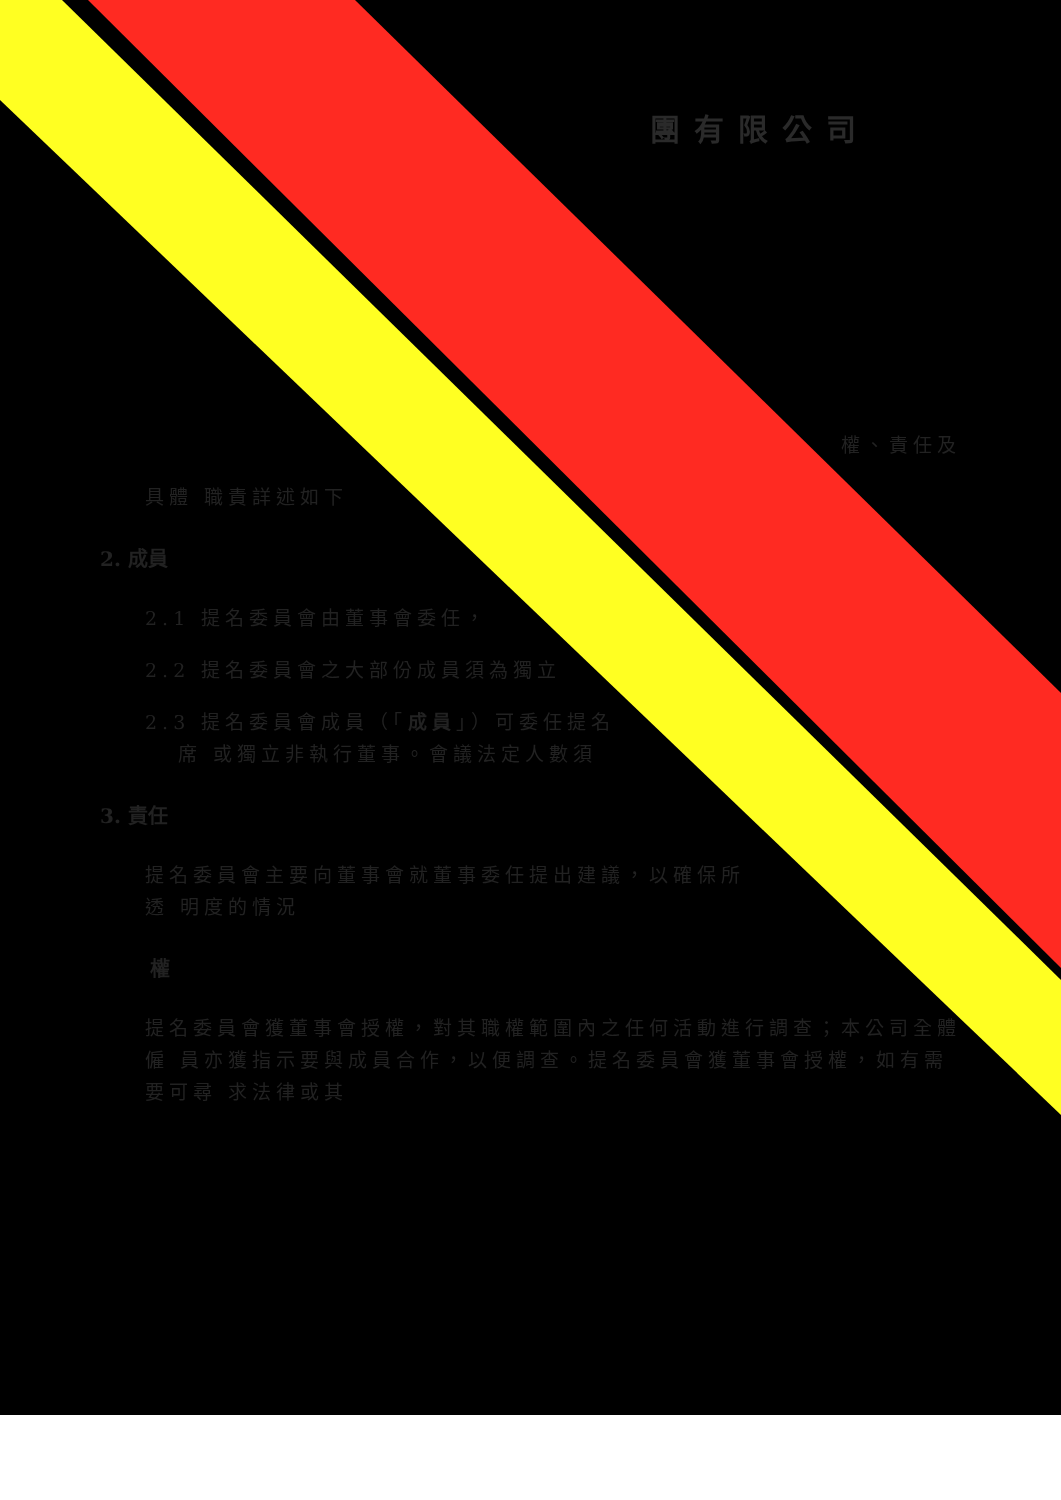團有限公司
權、責任及
具體 職責詳述如下
2. 成員
2.1 提名委員會由董事會委任，
2.2 提名委員會之大部份成員須為獨立
2.3 提名委員會成員（「成員」）可委任提名
席 或獨立非執行董事。會議法定人數須
3. 責任
提名委員會主要向董事會就董事委任提出建議，以確保所
透 明度的情況
權
提名委員會獲董事會授權，對其職權範圍內之任何活動進行調查；本公司全體僱 員亦獲指示要與成員合作，以便調查。提名委員會獲董事會授權，如有需要可尋 求法律或其